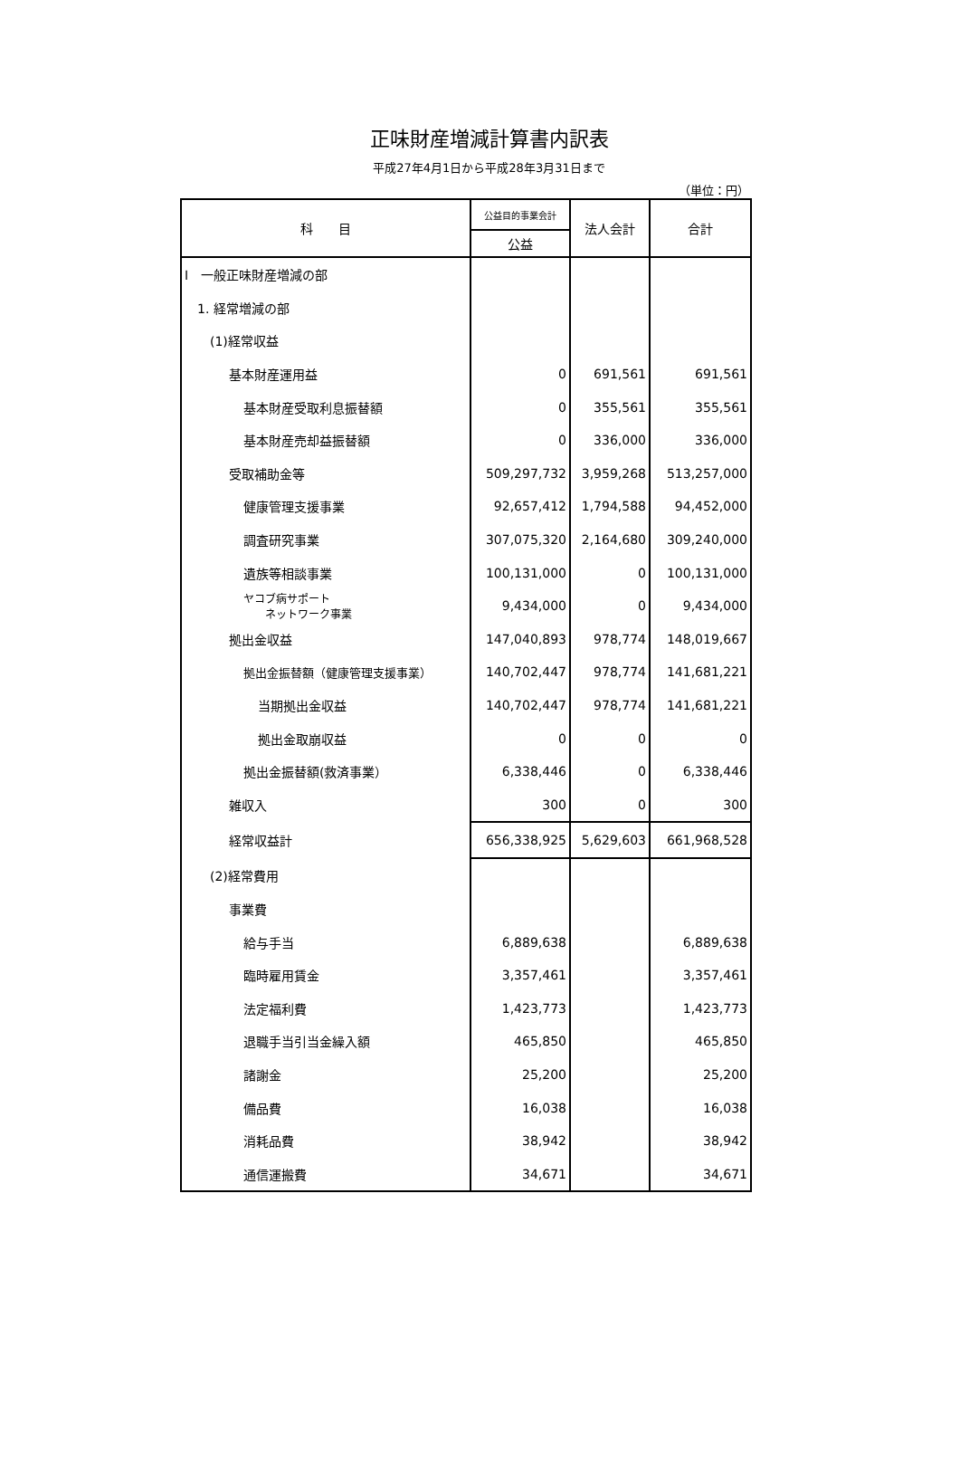正味財産増減計算書内訳表
平成27年4月1日から平成28年3月31日まで
（単位：円）
| 科 目 | 公益目的事業会計 | 法人会計 | 合計 |
| --- | --- | --- | --- |
| | 公益 | | |
| Ⅰ 一般正味財産増減の部 | | | |
| 1. 経常増減の部 | | | |
| (1)経常収益 | | | |
| 基本財産運用益 | 0 | 691,561 | 691,561 |
| 基本財産受取利息振替額 | 0 | 355,561 | 355,561 |
| 基本財産売却益振替額 | 0 | 336,000 | 336,000 |
| 受取補助金等 | 509,297,732 | 3,959,268 | 513,257,000 |
| 健康管理支援事業 | 92,657,412 | 1,794,588 | 94,452,000 |
| 調査研究事業 | 307,075,320 | 2,164,680 | 309,240,000 |
| 遺族等相談事業 | 100,131,000 | 0 | 100,131,000 |
| ヤコブ病サポート ネットワーク事業 | 9,434,000 | 0 | 9,434,000 |
| 拠出金収益 | 147,040,893 | 978,774 | 148,019,667 |
| 拠出金振替額（健康管理支援事業） | 140,702,447 | 978,774 | 141,681,221 |
| 当期拠出金収益 | 140,702,447 | 978,774 | 141,681,221 |
| 拠出金取崩収益 | 0 | 0 | 0 |
| 拠出金振替額(救済事業） | 6,338,446 | 0 | 6,338,446 |
| 雑収入 | 300 | 0 | 300 |
| 経常収益計 | 656,338,925 | 5,629,603 | 661,968,528 |
| (2)経常費用 | | | |
| 事業費 | | | |
| 給与手当 | 6,889,638 | | 6,889,638 |
| 臨時雇用賃金 | 3,357,461 | | 3,357,461 |
| 法定福利費 | 1,423,773 | | 1,423,773 |
| 退職手当引当金繰入額 | 465,850 | | 465,850 |
| 諸謝金 | 25,200 | | 25,200 |
| 備品費 | 16,038 | | 16,038 |
| 消耗品費 | 38,942 | | 38,942 |
| 通信運搬費 | 34,671 | | 34,671 |